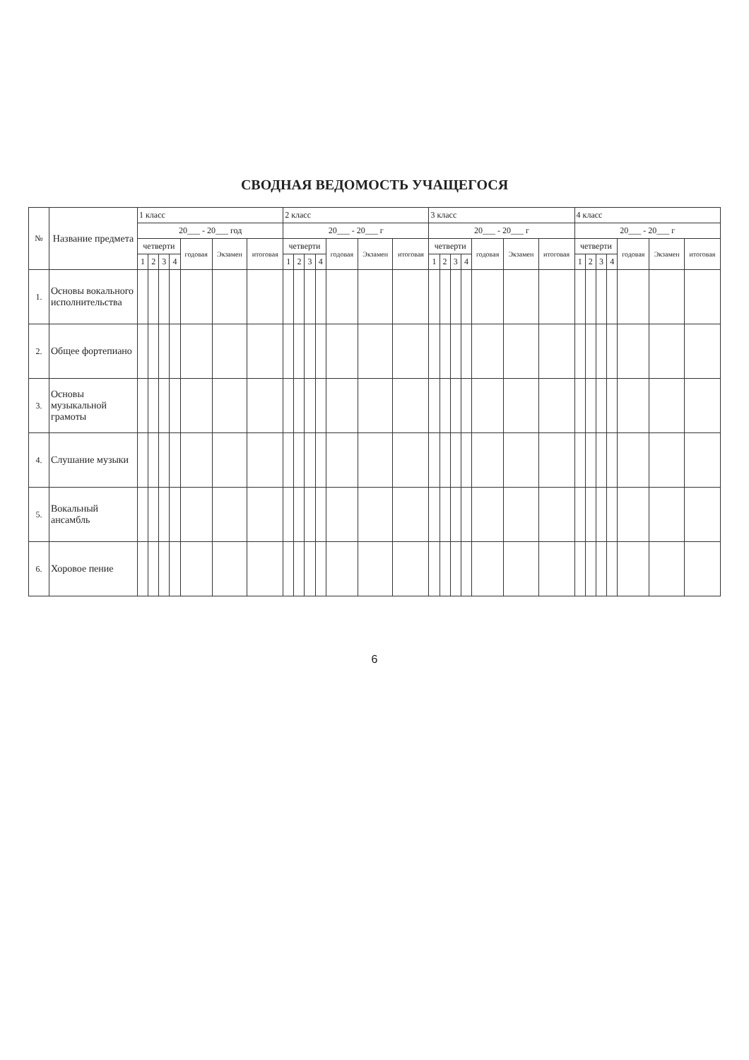СВОДНАЯ ВЕДОМОСТЬ УЧАЩЕГОСЯ
| № | Название предмета | 1 класс | | | | | | | 2 класс | | | | | | | 3 класс | | | | | | | 4 класс | | | | | | |
| --- | --- | --- | --- | --- | --- | --- | --- | --- | --- | --- | --- | --- | --- | --- | --- | --- | --- | --- | --- | --- | --- | --- | --- | --- | --- | --- | --- | --- | --- |
| | | 20___ - 20___ год | | | | | | | 20___ - 20___ г | | | | | | | 20___ - 20___ г | | | | | | | 20___ - 20___ г | | | | | | |
| | | четверти | | | | годовая | Экзамен | итоговая | четверти | | | | годовая | Экзамен | итоговая | четверти | | | | годовая | Экзамен | итоговая | четверти | | | | годовая | Экзамен | итоговая |
| | | 1 | 2 | 3 | 4 | | | | 1 | 2 | 3 | 4 | | | | 1 | 2 | 3 | 4 | | | | 1 | 2 | 3 | 4 | | | |
| 1. | Основы вокального исполнительства | | | | | | | | | | | | | | | | | | | | | | | | | | | | |
| 2. | Общее фортепиано | | | | | | | | | | | | | | | | | | | | | | | | | | | | |
| 3. | Основы музыкальной грамоты | | | | | | | | | | | | | | | | | | | | | | | | | | | | |
| 4. | Слушание музыки | | | | | | | | | | | | | | | | | | | | | | | | | | | | |
| 5. | Вокальный ансамбль | | | | | | | | | | | | | | | | | | | | | | | | | | | | |
| 6. | Хоровое пение | | | | | | | | | | | | | | | | | | | | | | | | | | | | |
6